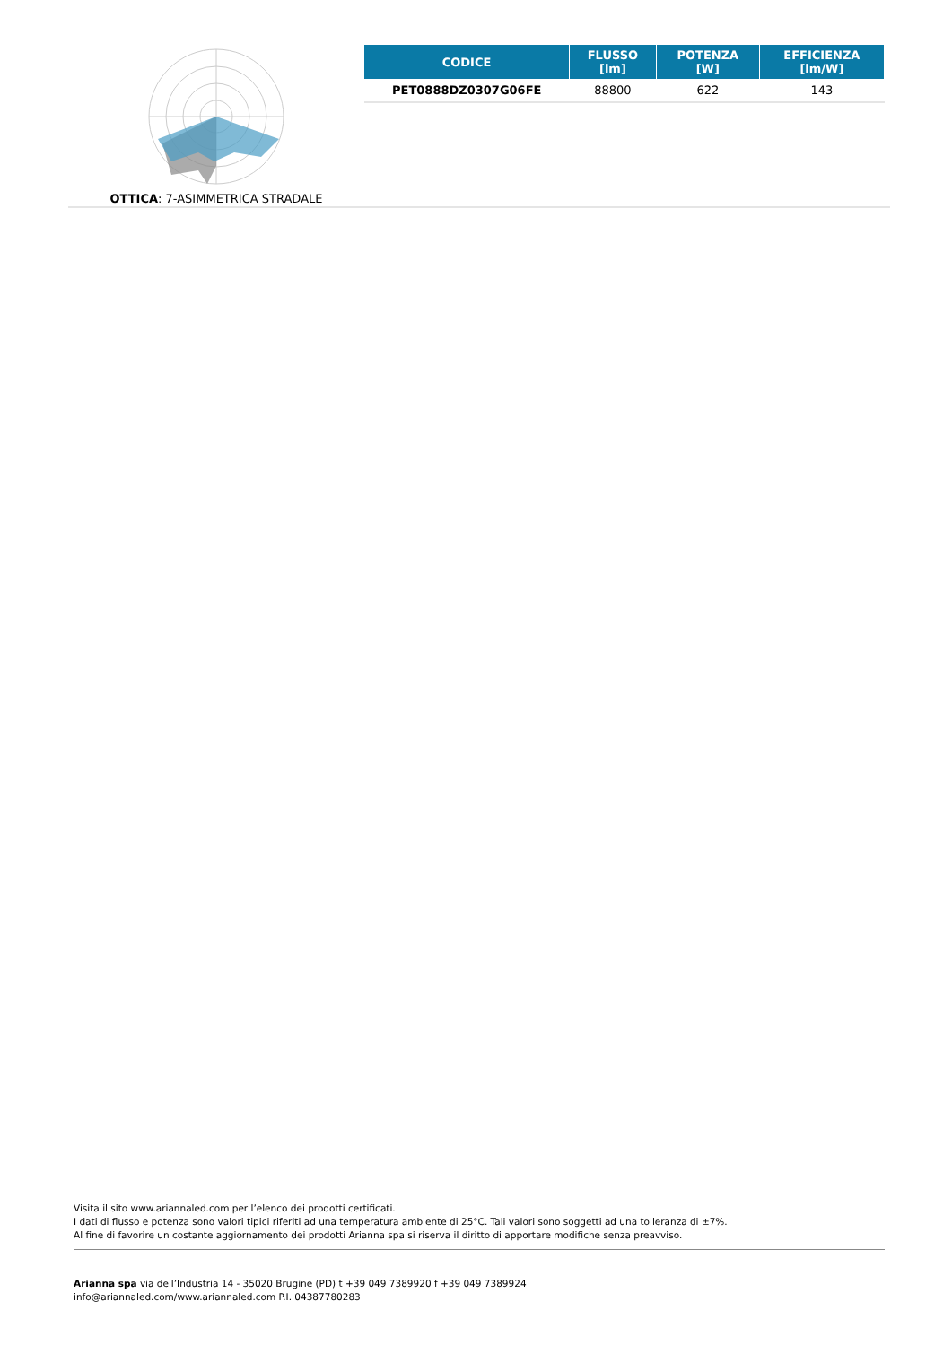OTTICA: 7-ASIMMETRICA STRADALE
| CODICE | FLUSSO [lm] | POTENZA [W] | EFFICIENZA [lm/W] |
| --- | --- | --- | --- |
| PET0888DZ0307G06FE | 88800 | 622 | 143 |
Visita il sito www.ariannaled.com per l’elenco dei prodotti certificati.
I dati di flusso e potenza sono valori tipici riferiti ad una temperatura ambiente di 25°C. Tali valori sono soggetti ad una tolleranza di ±7%.
Al fine di favorire un costante aggiornamento dei prodotti Arianna spa si riserva il diritto di apportare modifiche senza preavviso.
Arianna spa via dell’Industria 14 - 35020 Brugine (PD) t +39 049 7389920 f +39 049 7389924
info@ariannaled.com/www.ariannaled.com P.I. 04387780283